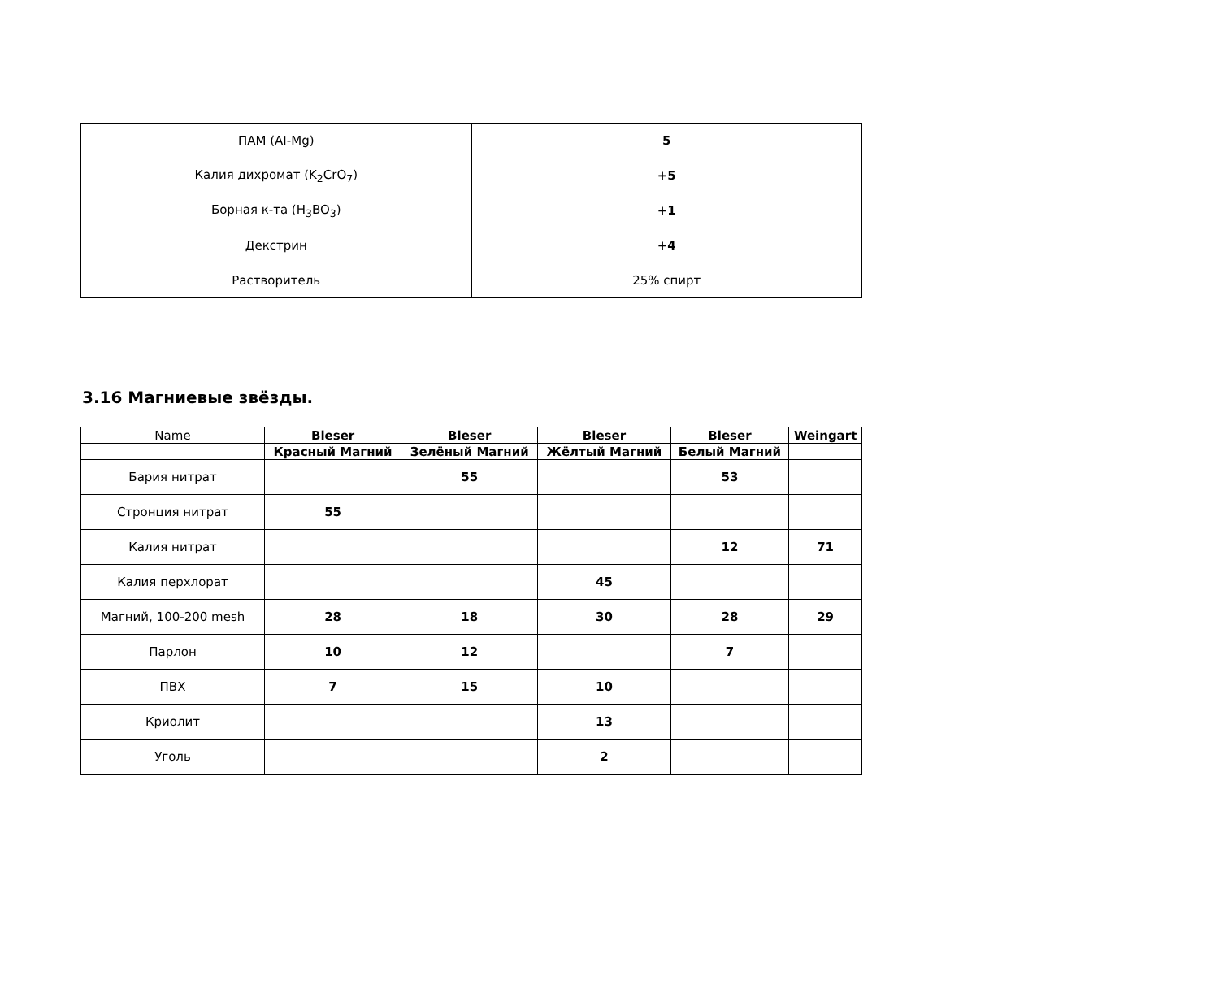| ПАМ (AI-Mg) | 5 |
| Калия дихромат (K<sub>2</sub>CrO<sub>7</sub>) | +5 |
| Борная к-та (H<sub>3</sub>BO<sub>3</sub>) | +1 |
| Декстрин | +4 |
| Растворитель | 25% спирт |
3.16 Магниевые звёзды.
| Name | Bleser | Bleser | Bleser | Bleser | Weingart |
| | Красный Магний | Зелёный Магний | Жёлтый Магний | Белый Магний | |
| Бария нитрат | | 55 | | 53 | |
| Стронция нитрат | 55 | | | | |
| Калия нитрат | | | | 12 | 71 |
| Калия перхлорат | | | 45 | | |
| Магний, 100-200 mesh | 28 | 18 | 30 | 28 | 29 |
| Парлон | 10 | 12 | | 7 | |
| ПВХ | 7 | 15 | 10 | | |
| Криолит | | | 13 | | |
| Уголь | | | 2 | | |